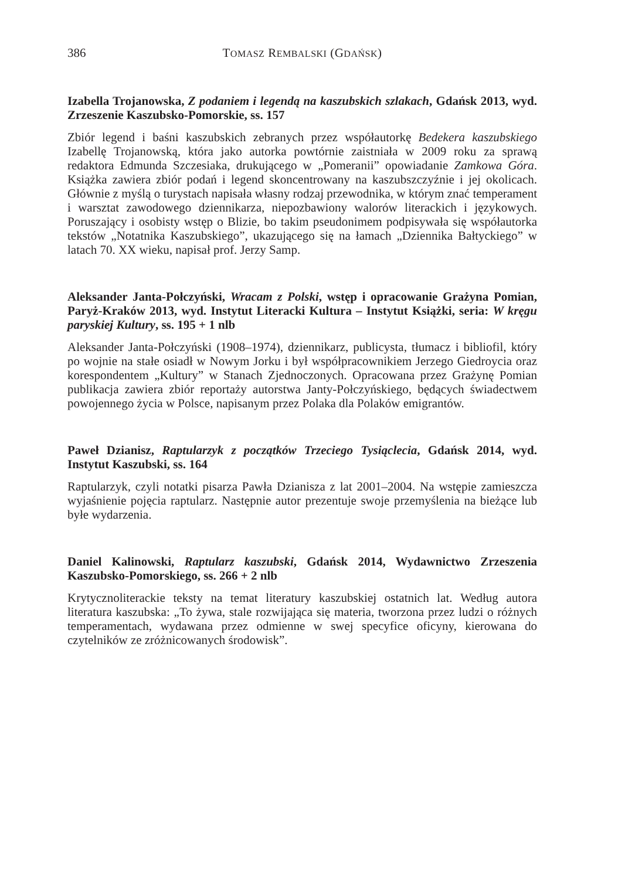386 TOMASZ REMBALSKI (GDAŃSK)
Izabella Trojanowska, Z podaniem i legendą na kaszubskich szlakach, Gdańsk 2013, wyd. Zrzeszenie Kaszubsko-Pomorskie, ss. 157
Zbiór legend i baśni kaszubskich zebranych przez współautorkę Bedekera kaszubskiego Izabellę Trojanowską, która jako autorka powtórnie zaistniała w 2009 roku za sprawą redaktora Edmunda Szczesiaka, drukującego w „Pomeranii” opowiadanie Zamkowa Góra. Książka zawiera zbiór podań i legend skoncentrowany na kaszubszczyźnie i jej okolicach. Głównie z myślą o turystach napisała własny rodzaj przewodnika, w którym znać temperament i warsztat zawodowego dziennikarza, niepozbawiony walorów literackich i językowych. Poruszający i osobisty wstęp o Blizie, bo takim pseudonimem podpisywała się współautorka tekstów „Notatnika Kaszubskiego”, ukazującego się na łamach „Dziennika Bałtyckiego” w latach 70. XX wieku, napisał prof. Jerzy Samp.
Aleksander Janta-Połczyński, Wracam z Polski, wstęp i opracowanie Grażyna Pomian, Paryż-Kraków 2013, wyd. Instytut Literacki Kultura – Instytut Książki, seria: W kręgu paryskiej Kultury, ss. 195 + 1 nlb
Aleksander Janta-Połczyński (1908–1974), dziennikarz, publicysta, tłumacz i bibliofil, który po wojnie na stałe osiadł w Nowym Jorku i był współpracownikiem Jerzego Giedroycia oraz korespondentem „Kultury” w Stanach Zjednoczonych. Opracowana przez Grażynę Pomian publikacja zawiera zbiór reportaży autorstwa Janty-Połczyńskiego, będących świadectwem powojennego życia w Polsce, napisanym przez Polaka dla Polaków emigrantów.
Paweł Dzianisz, Raptularzyk z początków Trzeciego Tysiąclecia, Gdańsk 2014, wyd. Instytut Kaszubski, ss. 164
Raptularzyk, czyli notatki pisarza Pawła Dzianisza z lat 2001–2004. Na wstępie zamieszcza wyjaśnienie pojęcia raptularz. Następnie autor prezentuje swoje przemyślenia na bieżące lub byłe wydarzenia.
Daniel Kalinowski, Raptularz kaszubski, Gdańsk 2014, Wydawnictwo Zrzeszenia Kaszubsko-Pomorskiego, ss. 266 + 2 nlb
Krytycznoliterackie teksty na temat literatury kaszubskiej ostatnich lat. Według autora literatura kaszubska: „To żywa, stale rozwijająca się materia, tworzona przez ludzi o różnych temperamentach, wydawana przez odmienne w swej specyfice oficyny, kierowana do czytelników ze zróżnicowanych środowisk”.